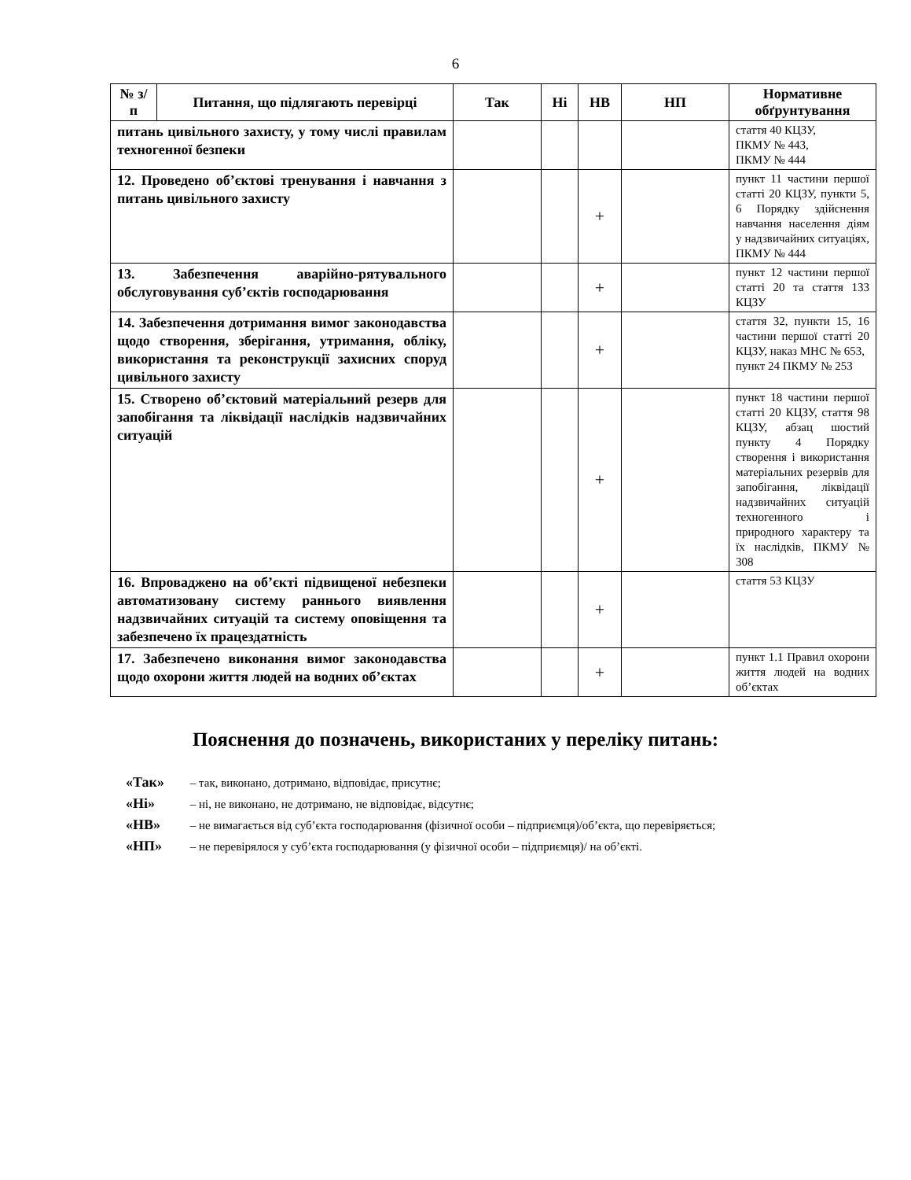6
| № з/п | Питання, що підлягають перевірці | Так | Ні | НВ | НП | Нормативне обґрунтування |
| --- | --- | --- | --- | --- | --- | --- |
| питань цивільного захисту, у тому числі правилам техногенної безпеки | | | | | | стаття 40 КЦЗУ, ПКМУ № 443, ПКМУ № 444 |
| 12. Проведено об’єктові тренування і навчання з питань цивільного захисту | | | | + | | пункт 11 частини першої статті 20 КЦЗУ, пункти 5, 6 Порядку здійснення навчання населення діям у надзвичайних ситуаціях, ПКМУ № 444 |
| 13. Забезпечення аварійно-рятувального обслуговування суб’єктів господарювання | | | | + | | пункт 12 частини першої статті 20 та стаття 133 КЦЗУ |
| 14. Забезпечення дотримання вимог законодавства щодо створення, зберігання, утримання, обліку, використання та реконструкції захисних споруд цивільного захисту | | | | + | | стаття 32, пункти 15, 16 частини першої статті 20 КЦЗУ, наказ МНС № 653, пункт 24 ПКМУ № 253 |
| 15. Створено об’єктовий матеріальний резерв для запобігання та ліквідації наслідків надзвичайних ситуацій | | | | + | | пункт 18 частини першої статті 20 КЦЗУ, стаття 98 КЦЗУ, абзац шостий пункту 4 Порядку створення і використання матеріальних резервів для запобігання, ліквідації надзвичайних ситуацій техногенного і природного характеру та їх наслідків, ПКМУ № 308 |
| 16. Впроваджено на об’єкті підвищеної небезпеки автоматизовану систему раннього виявлення надзвичайних ситуацій та систему оповіщення та забезпечено їх працездатність | | | | + | | стаття 53 КЦЗУ |
| 17. Забезпечено виконання вимог законодавства щодо охорони життя людей на водних об’єктах | | | | + | | пункт 1.1 Правил охорони життя людей на водних об’єктах |
Пояснення до позначень, використаних у переліку питань:
«Так» – так, виконано, дотримано, відповідає, присутнє;
«Ні» – ні, не виконано, не дотримано, не відповідає, відсутнє;
«НВ» – не вимагається від суб’єкта господарювання (фізичної особи – підприємця)/об’єкта, що перевіряється;
«НП» – не перевірялося у суб’єкта господарювання (у фізичної особи – підприємця)/ на об’єкті.